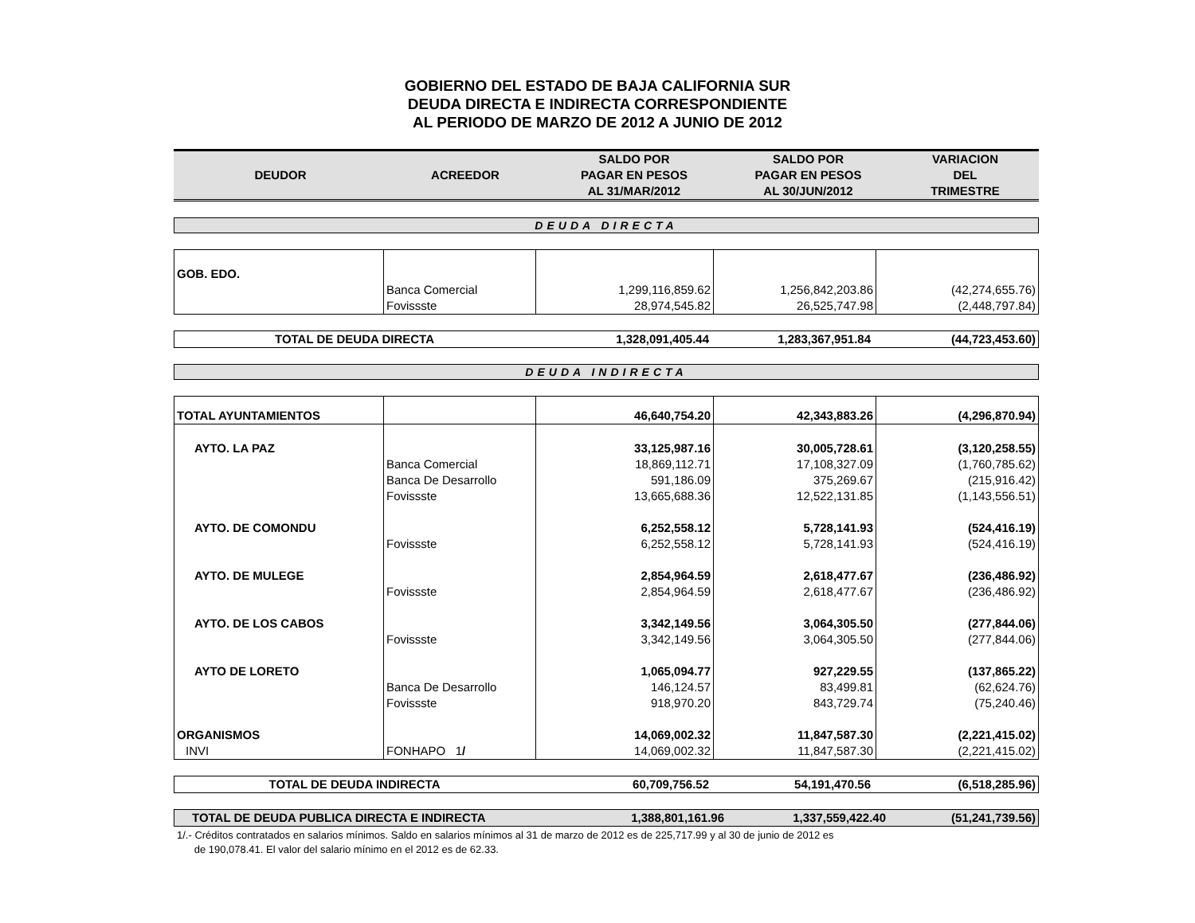GOBIERNO DEL ESTADO DE BAJA CALIFORNIA SUR
DEUDA DIRECTA E INDIRECTA CORRESPONDIENTE
AL PERIODO DE MARZO DE 2012 A JUNIO DE 2012
| DEUDOR | ACREEDOR | SALDO POR PAGAR EN PESOS AL 31/MAR/2012 | SALDO POR PAGAR EN PESOS AL 30/JUN/2012 | VARIACION DEL TRIMESTRE |
| --- | --- | --- | --- | --- |
DEUDA DIRECTA
| GOB. EDO. | | | | |
| | Banca Comercial | 1,299,116,859.62 | 1,256,842,203.86 | (42,274,655.76) |
| | Fovissste | 28,974,545.82 | 26,525,747.98 | (2,448,797.84) |
| TOTAL DE DEUDA DIRECTA | 1,328,091,405.44 | 1,283,367,951.84 | (44,723,453.60) |
DEUDA INDIRECTA
| TOTAL AYUNTAMIENTOS | | 46,640,754.20 | 42,343,883.26 | (4,296,870.94) |
| AYTO. LA PAZ | | 33,125,987.16 | 30,005,728.61 | (3,120,258.55) |
| | Banca Comercial | 18,869,112.71 | 17,108,327.09 | (1,760,785.62) |
| | Banca De Desarrollo | 591,186.09 | 375,269.67 | (215,916.42) |
| | Fovissste | 13,665,688.36 | 12,522,131.85 | (1,143,556.51) |
| AYTO. DE COMONDU | | 6,252,558.12 | 5,728,141.93 | (524,416.19) |
| | Fovissste | 6,252,558.12 | 5,728,141.93 | (524,416.19) |
| AYTO. DE MULEGE | | 2,854,964.59 | 2,618,477.67 | (236,486.92) |
| | Fovissste | 2,854,964.59 | 2,618,477.67 | (236,486.92) |
| AYTO. DE LOS CABOS | | 3,342,149.56 | 3,064,305.50 | (277,844.06) |
| | Fovissste | 3,342,149.56 | 3,064,305.50 | (277,844.06) |
| AYTO DE LORETO | | 1,065,094.77 | 927,229.55 | (137,865.22) |
| | Banca De Desarrollo | 146,124.57 | 83,499.81 | (62,624.76) |
| | Fovissste | 918,970.20 | 843,729.74 | (75,240.46) |
| ORGANISMOS | | 14,069,002.32 | 11,847,587.30 | (2,221,415.02) |
| INVI | FONHAPO 1 / | 14,069,002.32 | 11,847,587.30 | (2,221,415.02) |
| TOTAL DE DEUDA INDIRECTA | 60,709,756.52 | 54,191,470.56 | (6,518,285.96) |
| TOTAL DE DEUDA PUBLICA DIRECTA E INDIRECTA | 1,388,801,161.96 | 1,337,559,422.40 | (51,241,739.56) |
1/.- Créditos contratados en salarios mínimos. Saldo en salarios mínimos al 31 de marzo de 2012 es de 225,717.99 y al 30 de junio de 2012 es
de 190,078.41. El valor del salario mínimo en el 2012 es de 62.33.